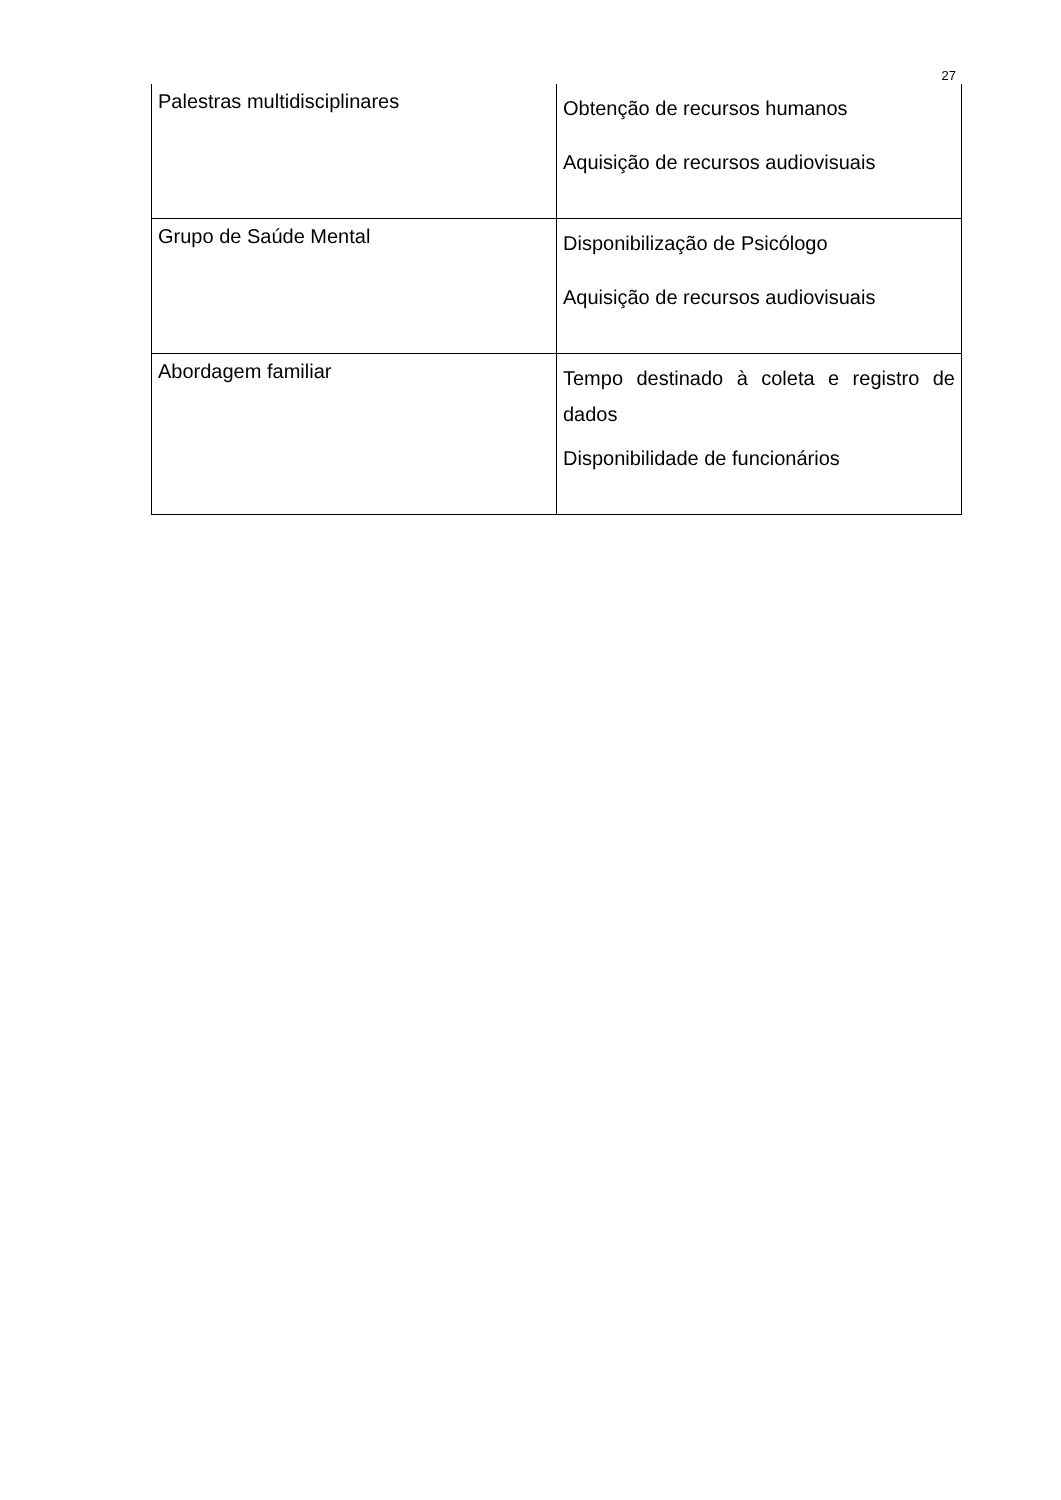27
| Palestras multidisciplinares | Obtenção de recursos humanos Aquisição de recursos audiovisuais |
| Grupo de Saúde Mental | Disponibilização de Psicólogo Aquisição de recursos audiovisuais |
| Abordagem familiar | Tempo destinado à coleta e registro de dados Disponibilidade de funcionários |